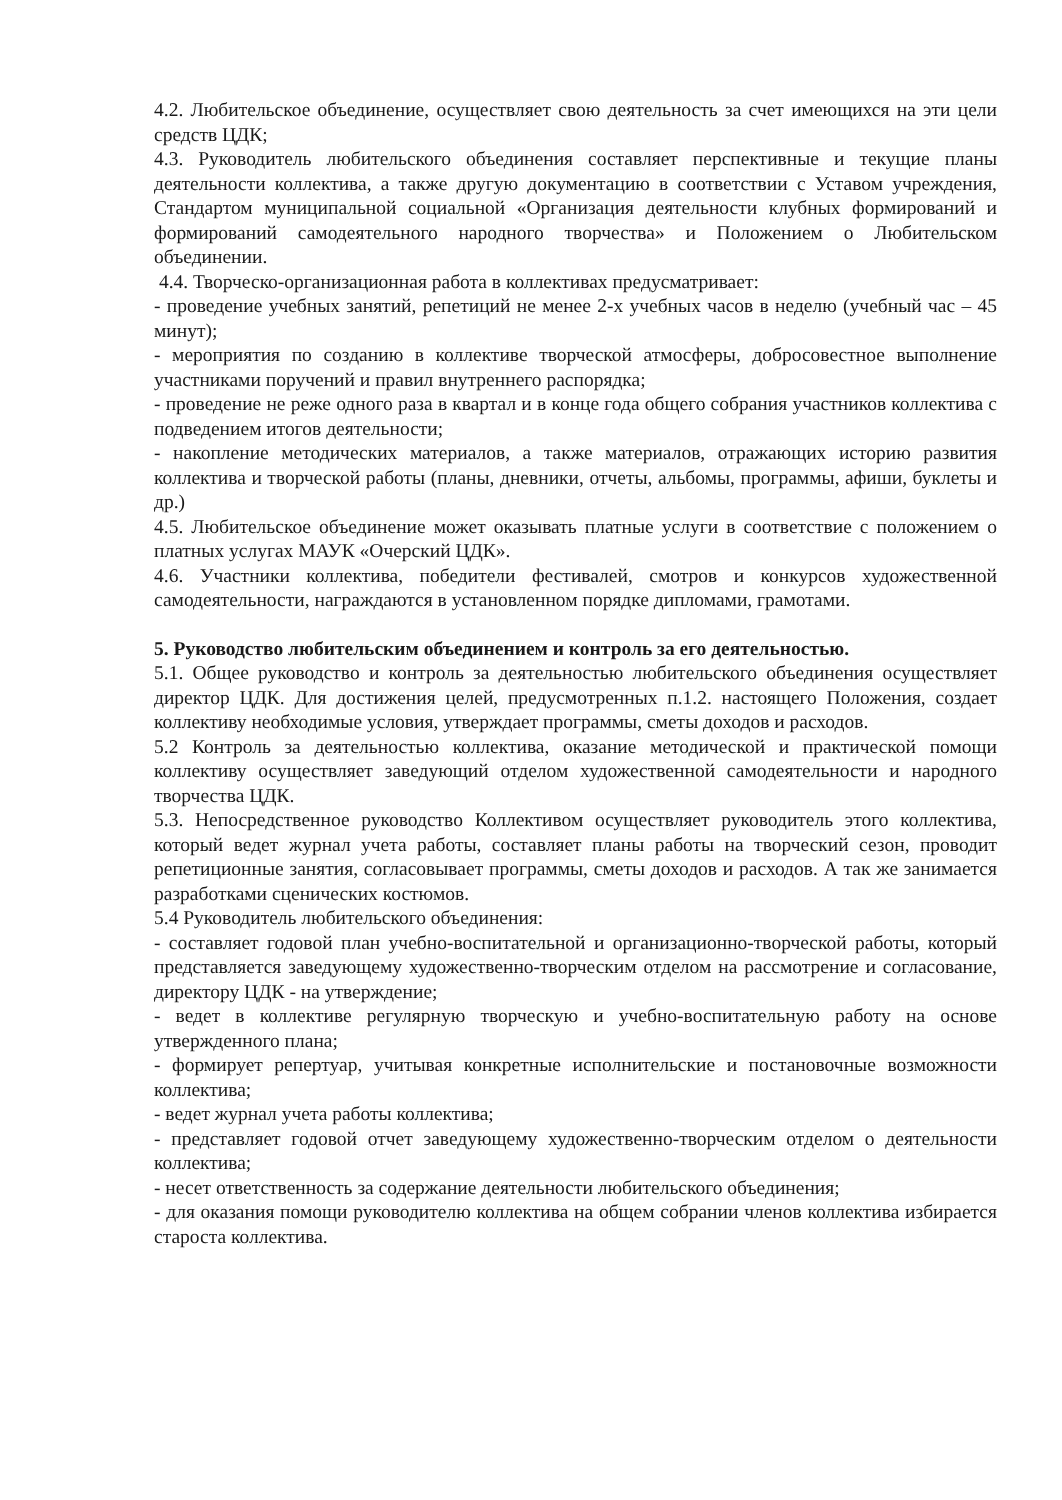4.2. Любительское объединение, осуществляет свою деятельность за счет имеющихся на эти цели средств ЦДК;
4.3. Руководитель любительского объединения составляет перспективные и текущие планы деятельности коллектива, а также другую документацию в соответствии с Уставом учреждения, Стандартом муниципальной социальной «Организация деятельности клубных формирований и формирований самодеятельного народного творчества» и Положением о Любительском объединении.
4.4. Творческо-организационная работа в коллективах предусматривает:
- проведение учебных занятий, репетиций не менее 2-х учебных часов в неделю (учебный час – 45 минут);
- мероприятия по созданию в коллективе творческой атмосферы, добросовестное выполнение участниками поручений и правил внутреннего распорядка;
- проведение не реже одного раза в квартал и в конце года общего собрания участников коллектива с подведением итогов деятельности;
- накопление методических материалов, а также материалов, отражающих историю развития коллектива и творческой работы (планы, дневники, отчеты, альбомы, программы, афиши, буклеты и др.)
4.5. Любительское объединение может оказывать платные услуги в соответствие с положением о платных услугах МАУК «Очерский ЦДК».
4.6. Участники коллектива, победители фестивалей, смотров и конкурсов художественной самодеятельности, награждаются в установленном порядке дипломами, грамотами.
5. Руководство любительским объединением и контроль за его деятельностью.
5.1. Общее руководство и контроль за деятельностью любительского объединения осуществляет директор ЦДК. Для достижения целей, предусмотренных п.1.2. настоящего Положения, создает коллективу необходимые условия, утверждает программы, сметы доходов и расходов.
5.2 Контроль за деятельностью коллектива, оказание методической и практической помощи коллективу осуществляет заведующий отделом художественной самодеятельности и народного творчества ЦДК.
5.3. Непосредственное руководство Коллективом осуществляет руководитель этого коллектива, который ведет журнал учета работы, составляет планы работы на творческий сезон, проводит репетиционные занятия, согласовывает программы, сметы доходов и расходов. А так же занимается разработками сценических костюмов.
5.4 Руководитель любительского объединения:
- составляет годовой план учебно-воспитательной и организационно-творческой работы, который представляется заведующему художественно-творческим отделом на рассмотрение и согласование, директору ЦДК - на утверждение;
- ведет в коллективе регулярную творческую и учебно-воспитательную работу на основе утвержденного плана;
- формирует репертуар, учитывая конкретные исполнительские и постановочные возможности коллектива;
- ведет журнал учета работы коллектива;
- представляет годовой отчет заведующему художественно-творческим отделом о деятельности коллектива;
- несет ответственность за содержание деятельности любительского объединения;
- для оказания помощи руководителю коллектива на общем собрании членов коллектива избирается староста коллектива.